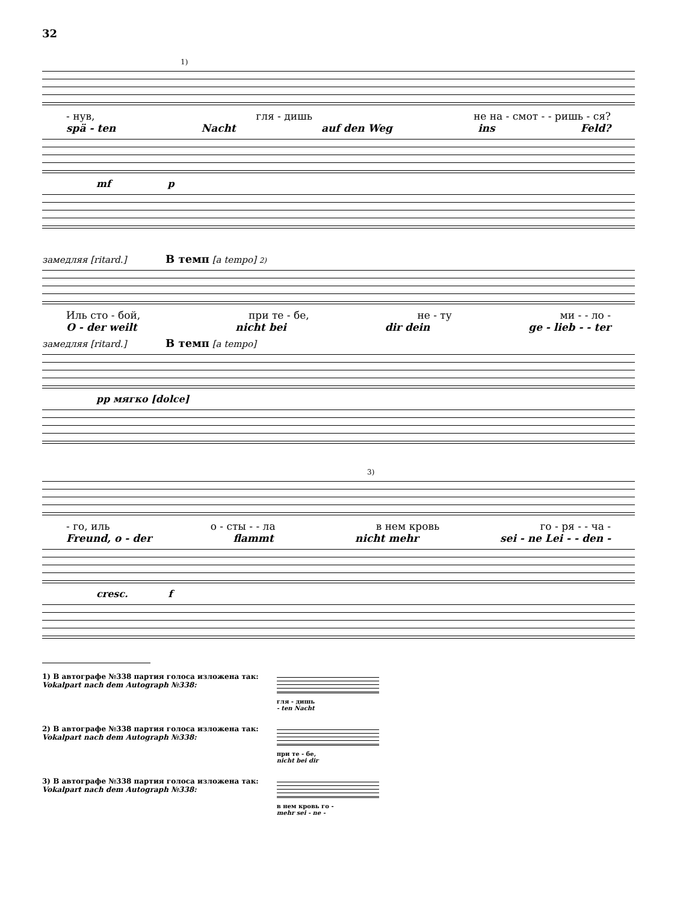32
1)
- нув, гля - дишь не на - смот - - ришь - ся?
spä - ten Nacht auf den Weg ins Feld?
mf p
замедляя [ritard.] В темп [a tempo] 2)
Иль сто - бой, при те - бе, не - ту ми - - ло -
O - der weilt nicht bei dir dein ge - lieb - - ter
замедляя [ritard.] В темп [a tempo]
pp мягко [dolce]
3)
- го, иль о - сты - - ла в нем кровь го - ря - - ча -
Freund, o - der flammt nicht mehr sei - ne Lei - - den -
cresc. f
1) В автографе №338 партия голоса изложена так:
Vokalpart nach dem Autograph №338:
гля - дишь
- ten Nacht
2) В автографе №338 партия голоса изложена так:
Vokalpart nach dem Autograph №338:
при те - бе,
nicht bei dir
3) В автографе №338 партия голоса изложена так:
Vokalpart nach dem Autograph №338:
в нем кровь го -
mehr sei - ne -